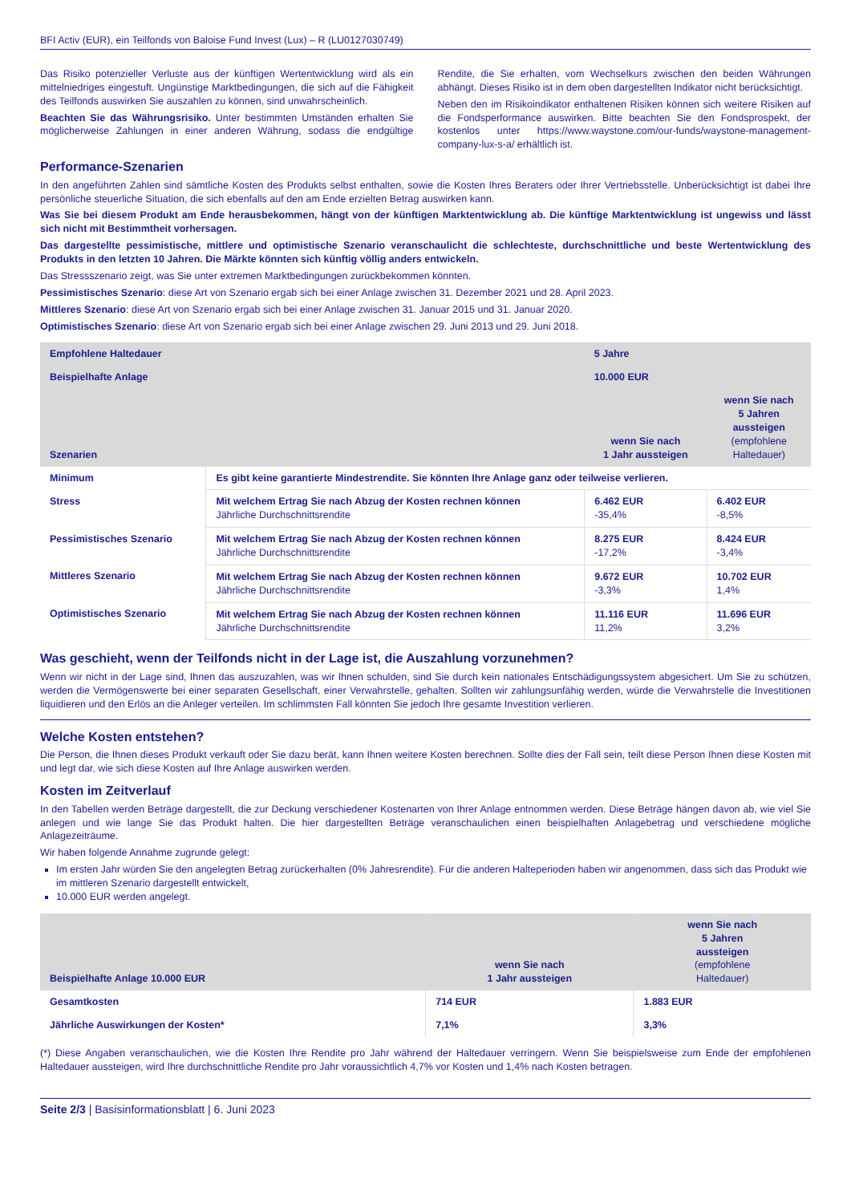BFI Activ (EUR), ein Teilfonds von Baloise Fund Invest (Lux) – R (LU0127030749)
Das Risiko potenzieller Verluste aus der künftigen Wertentwicklung wird als ein mittelniedriges eingestuft. Ungünstige Marktbedingungen, die sich auf die Fähigkeit des Teilfonds auswirken Sie auszahlen zu können, sind unwahrscheinlich.
Beachten Sie das Währungsrisiko. Unter bestimmten Umständen erhalten Sie möglicherweise Zahlungen in einer anderen Währung, sodass die endgültige Rendite, die Sie erhalten, vom Wechselkurs zwischen den beiden Währungen abhängt. Dieses Risiko ist in dem oben dargestellten Indikator nicht berücksichtigt.
Neben den im Risikoindikator enthaltenen Risiken können sich weitere Risiken auf die Fondsperformance auswirken. Bitte beachten Sie den Fondsprospekt, der kostenlos unter https://www.waystone.com/our-funds/waystone-management-company-lux-s-a/ erhältlich ist.
Performance-Szenarien
In den angeführten Zahlen sind sämtliche Kosten des Produkts selbst enthalten, sowie die Kosten Ihres Beraters oder Ihrer Vertriebsstelle. Unberücksichtigt ist dabei Ihre persönliche steuerliche Situation, die sich ebenfalls auf den am Ende erzielten Betrag auswirken kann.
Was Sie bei diesem Produkt am Ende herausbekommen, hängt von der künftigen Marktentwicklung ab. Die künftige Marktentwicklung ist ungewiss und lässt sich nicht mit Bestimmtheit vorhersagen.
Das dargestellte pessimistische, mittlere und optimistische Szenario veranschaulicht die schlechteste, durchschnittliche und beste Wertentwicklung des Produkts in den letzten 10 Jahren. Die Märkte könnten sich künftig völlig anders entwickeln.
Das Stressszenario zeigt, was Sie unter extremen Marktbedingungen zurückbekommen könnten.
Pessimistisches Szenario: diese Art von Szenario ergab sich bei einer Anlage zwischen 31. Dezember 2021 und 28. April 2023.
Mittleres Szenario: diese Art von Szenario ergab sich bei einer Anlage zwischen 31. Januar 2015 und 31. Januar 2020.
Optimistisches Szenario: diese Art von Szenario ergab sich bei einer Anlage zwischen 29. Juni 2013 und 29. Juni 2018.
| Empfohlene Haltedauer | | 5 Jahre | |
| --- | --- | --- | --- |
| Beispielhafte Anlage | | 10.000 EUR | |
| Szenarien | | wenn Sie nach 1 Jahr aussteigen | wenn Sie nach 5 Jahren aussteigen (empfohlene Haltedauer) |
| Minimum | Es gibt keine garantierte Mindestrendite. Sie könnten Ihre Anlage ganz oder teilweise verlieren. | | |
| Stress | Mit welchem Ertrag Sie nach Abzug der Kosten rechnen können Jährliche Durchschnittsrendite | 6.462 EUR -35,4% | 6.402 EUR -8,5% |
| Pessimistisches Szenario | Mit welchem Ertrag Sie nach Abzug der Kosten rechnen können Jährliche Durchschnittsrendite | 8.275 EUR -17,2% | 8.424 EUR -3,4% |
| Mittleres Szenario | Mit welchem Ertrag Sie nach Abzug der Kosten rechnen können Jährliche Durchschnittsrendite | 9.672 EUR -3,3% | 10.702 EUR 1,4% |
| Optimistisches Szenario | Mit welchem Ertrag Sie nach Abzug der Kosten rechnen können Jährliche Durchschnittsrendite | 11.116 EUR 11,2% | 11.696 EUR 3,2% |
Was geschieht, wenn der Teilfonds nicht in der Lage ist, die Auszahlung vorzunehmen?
Wenn wir nicht in der Lage sind, Ihnen das auszuzahlen, was wir Ihnen schulden, sind Sie durch kein nationales Entschädigungssystem abgesichert. Um Sie zu schützen, werden die Vermögenswerte bei einer separaten Gesellschaft, einer Verwahrstelle, gehalten. Sollten wir zahlungsunfähig werden, würde die Verwahrstelle die Investitionen liquidieren und den Erlös an die Anleger verteilen. Im schlimmsten Fall könnten Sie jedoch Ihre gesamte Investition verlieren.
Welche Kosten entstehen?
Die Person, die Ihnen dieses Produkt verkauft oder Sie dazu berät, kann Ihnen weitere Kosten berechnen. Sollte dies der Fall sein, teilt diese Person Ihnen diese Kosten mit und legt dar, wie sich diese Kosten auf Ihre Anlage auswirken werden.
Kosten im Zeitverlauf
In den Tabellen werden Beträge dargestellt, die zur Deckung verschiedener Kostenarten von Ihrer Anlage entnommen werden. Diese Beträge hängen davon ab, wie viel Sie anlegen und wie lange Sie das Produkt halten. Die hier dargestellten Beträge veranschaulichen einen beispielhaften Anlagebetrag und verschiedene mögliche Anlagezeiträume.
Wir haben folgende Annahme zugrunde gelegt:
Im ersten Jahr würden Sie den angelegten Betrag zurückerhalten (0% Jahresrendite). Für die anderen Halteperioden haben wir angenommen, dass sich das Produkt wie im mittleren Szenario dargestellt entwickelt,
10.000 EUR werden angelegt.
| Beispielhafte Anlage 10.000 EUR | wenn Sie nach 1 Jahr aussteigen | wenn Sie nach 5 Jahren aussteigen (empfohlene Haltedauer) |
| --- | --- | --- |
| Gesamtkosten | 714 EUR | 1.883 EUR |
| Jährliche Auswirkungen der Kosten* | 7,1% | 3,3% |
(*) Diese Angaben veranschaulichen, wie die Kosten Ihre Rendite pro Jahr während der Haltedauer verringern. Wenn Sie beispielsweise zum Ende der empfohlenen Haltedauer aussteigen, wird Ihre durchschnittliche Rendite pro Jahr voraussichtlich 4,7% vor Kosten und 1,4% nach Kosten betragen.
Seite 2/3 | Basisinformationsblatt | 6. Juni 2023